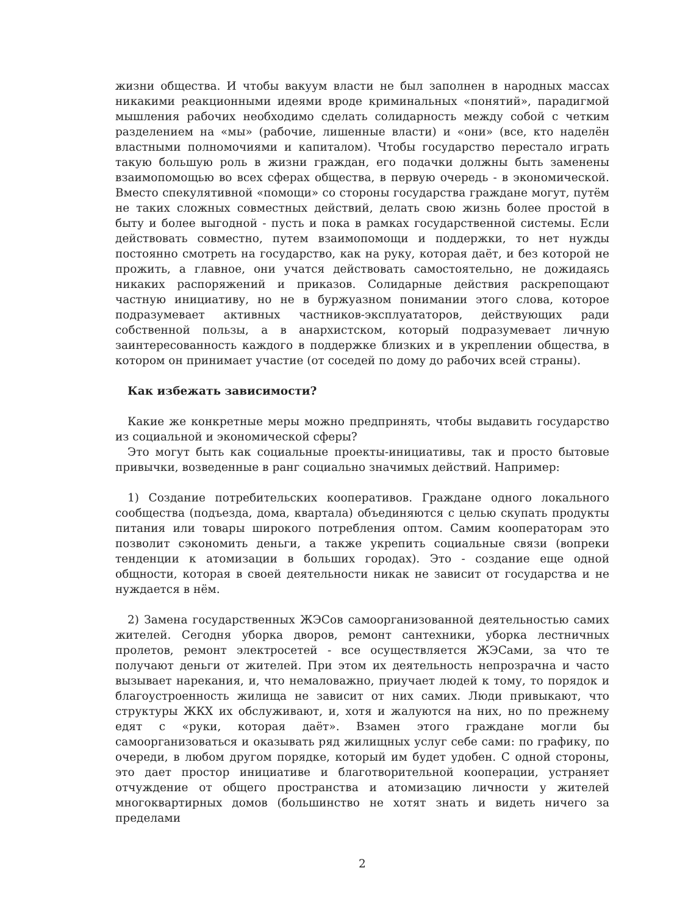жизни общества. И чтобы вакуум власти не был заполнен в народных массах никакими реакционными идеями вроде криминальных «понятий», парадигмой мышления рабочих необходимо сделать солидарность между собой с четким разделением на «мы» (рабочие, лишенные власти) и «они» (все, кто наделён властными полномочиями и капиталом). Чтобы государство перестало играть такую большую роль в жизни граждан, его подачки должны быть заменены взаимопомощью во всех сферах общества, в первую очередь - в экономической. Вместо спекулятивной «помощи» со стороны государства граждане могут, путём не таких сложных совместных действий, делать свою жизнь более простой в быту и более выгодной - пусть и пока в рамках государственной системы. Если действовать совместно, путем взаимопомощи и поддержки, то нет нужды постоянно смотреть на государство, как на руку, которая даёт, и без которой не прожить, а главное, они учатся действовать самостоятельно, не дожидаясь никаких распоряжений и приказов. Солидарные действия раскрепощают частную инициативу, но не в буржуазном понимании этого слова, которое подразумевает активных частников-эксплуататоров, действующих ради собственной пользы, а в анархистском, который подразумевает личную заинтересованность каждого в поддержке близких и в укреплении общества, в котором он принимает участие (от соседей по дому до рабочих всей страны).
Как избежать зависимости?
Какие же конкретные меры можно предпринять, чтобы выдавить государство из социальной и экономической сферы?
Это могут быть как социальные проекты-инициативы, так и просто бытовые привычки, возведенные в ранг социально значимых действий. Например:
1) Создание потребительских кооперативов. Граждане одного локального сообщества (подъезда, дома, квартала) объединяются с целью скупать продукты питания или товары широкого потребления оптом. Самим кооператорам это позволит сэкономить деньги, а также укрепить социальные связи (вопреки тенденции к атомизации в больших городах). Это - создание еще одной общности, которая в своей деятельности никак не зависит от государства и не нуждается в нём.
2) Замена государственных ЖЭСов самоорганизованной деятельностью самих жителей. Сегодня уборка дворов, ремонт сантехники, уборка лестничных пролетов, ремонт электросетей - все осуществляется ЖЭСами, за что те получают деньги от жителей. При этом их деятельность непрозрачна и часто вызывает нарекания, и, что немаловажно, приучает людей к тому, то порядок и благоустроенность жилища не зависит от них самих. Люди привыкают, что структуры ЖКХ их обслуживают, и, хотя и жалуются на них, но по прежнему едят с «руки, которая даёт». Взамен этого граждане могли бы самоорганизоваться и оказывать ряд жилищных услуг себе сами: по графику, по очереди, в любом другом порядке, который им будет удобен. С одной стороны, это дает простор инициативе и благотворительной кооперации, устраняет отчуждение от общего пространства и атомизацию личности у жителей многоквартирных домов (большинство не хотят знать и видеть ничего за пределами
2